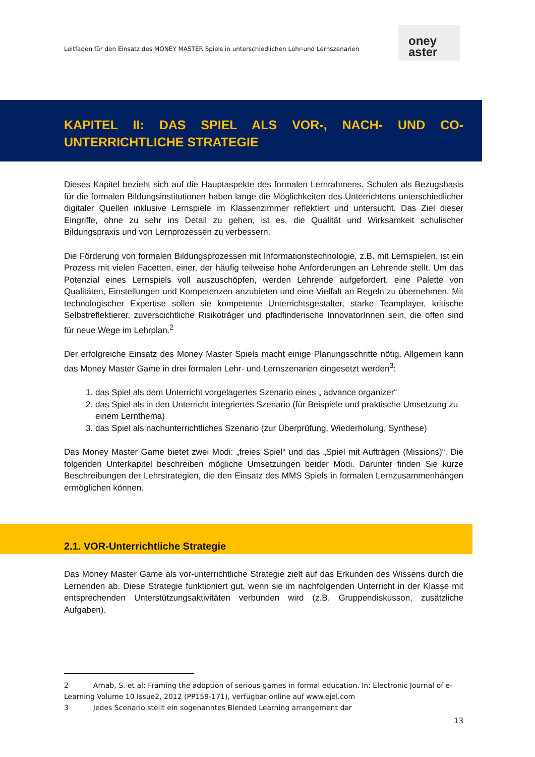Leitfaden für den Einsatz des MONEY MASTER Spiels in unterschiedlichen Lehr-und Lernszenarien
oney
aster
KAPITEL II: DAS SPIEL ALS VOR-, NACH- UND CO-UNTERRICHTLICHE STRATEGIE
Dieses Kapitel bezieht sich auf die Hauptaspekte des formalen Lernrahmens. Schulen als Bezugsbasis für die formalen Bildungsinstitutionen haben lange die Möglichkeiten des Unterrichtens unterschiedlicher digitaler Quellen inklusive Lernspiele im Klassenzimmer reflektiert und untersucht. Das Ziel dieser Eingriffe, ohne zu sehr ins Detail zu gehen, ist es, die Qualität und Wirksamkeit schulischer Bildungspraxis und von Lernprozessen zu verbessern.
Die Förderung von formalen Bildungsprozessen mit Informationstechnologie, z.B. mit Lernspielen, ist ein Prozess mit vielen Facetten, einer, der häufig teilweise hohe Anforderungen an Lehrende stellt. Um das Potenzial eines Lernspiels voll auszuschöpfen, werden Lehrende aufgefordert, eine Palette von Qualitäten, Einstellungen und Kompetenzen anzubieten und eine Vielfalt an Regeln zu übernehmen. Mit technologischer Expertise sollen sie kompetente Unterrichtsgestalter, starke Teamplayer, kritische Selbstreflektierer, zuverscichtliche Risikoträger und pfadfinderische InnovatorInnen sein, die offen sind für neue Wege im Lehrplan.<sup>2</sup>
Der erfolgreiche Einsatz des Money Master Spiels macht einige Planungsschritte nötig. Allgemein kann das Money Master Game in drei formalen Lehr- und Lernszenarien eingesetzt werden<sup>3</sup>:
1. das Spiel als dem Unterricht vorgelagertes Szenario eines „ advance organizer“
2. das Spiel als in den Unterricht integriertes Szenario (für Beispiele und praktische Umsetzung zu einem Lernthema)
3. das Spiel als nachunterrichtliches Szenario (zur Überprüfung, Wiederholung, Synthese)
Das Money Master Game bietet zwei Modi: „freies Spiel“ und das „Spiel mit Aufträgen (Missions)“. Die folgenden Unterkapitel beschreiben mögliche Umsetzungen beider Modi. Darunter finden Sie kurze Beschreibungen der Lehrstrategien, die den Einsatz des MMS Spiels in formalen Lernzusammenhängen ermöglichen können.
2.1. VOR-Unterrichtliche Strategie
Das Money Master Game als vor-unterrichtliche Strategie zielt auf das Erkunden des Wissens durch die Lernenden ab. Diese Strategie funktioniert gut, wenn sie im nachfolgenden Unterricht in der Klasse mit entsprechenden Unterstützungsaktivitäten verbunden wird (z.B. Gruppendiskusson, zusätzliche Aufgaben).
2 Arnab, S. et al: Framing the adoption of serious games in formal education. In: Electronic Journal of e-Learning Volume 10 Issue2, 2012 (PP159-171), verfügbar online auf www.ejel.com
3 Jedes Scenario stellt ein sogenanntes Blended Learning arrangement dar
13